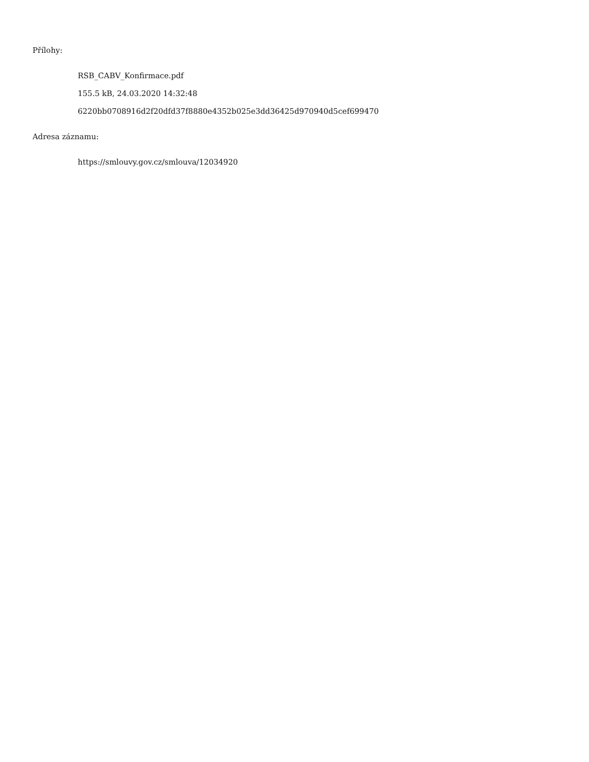Přílohy:
RSB_CABV_Konfirmace.pdf
155.5 kB, 24.03.2020 14:32:48
6220bb0708916d2f20dfd37f8880e4352b025e3dd36425d970940d5cef699470
Adresa záznamu:
https://smlouvy.gov.cz/smlouva/12034920